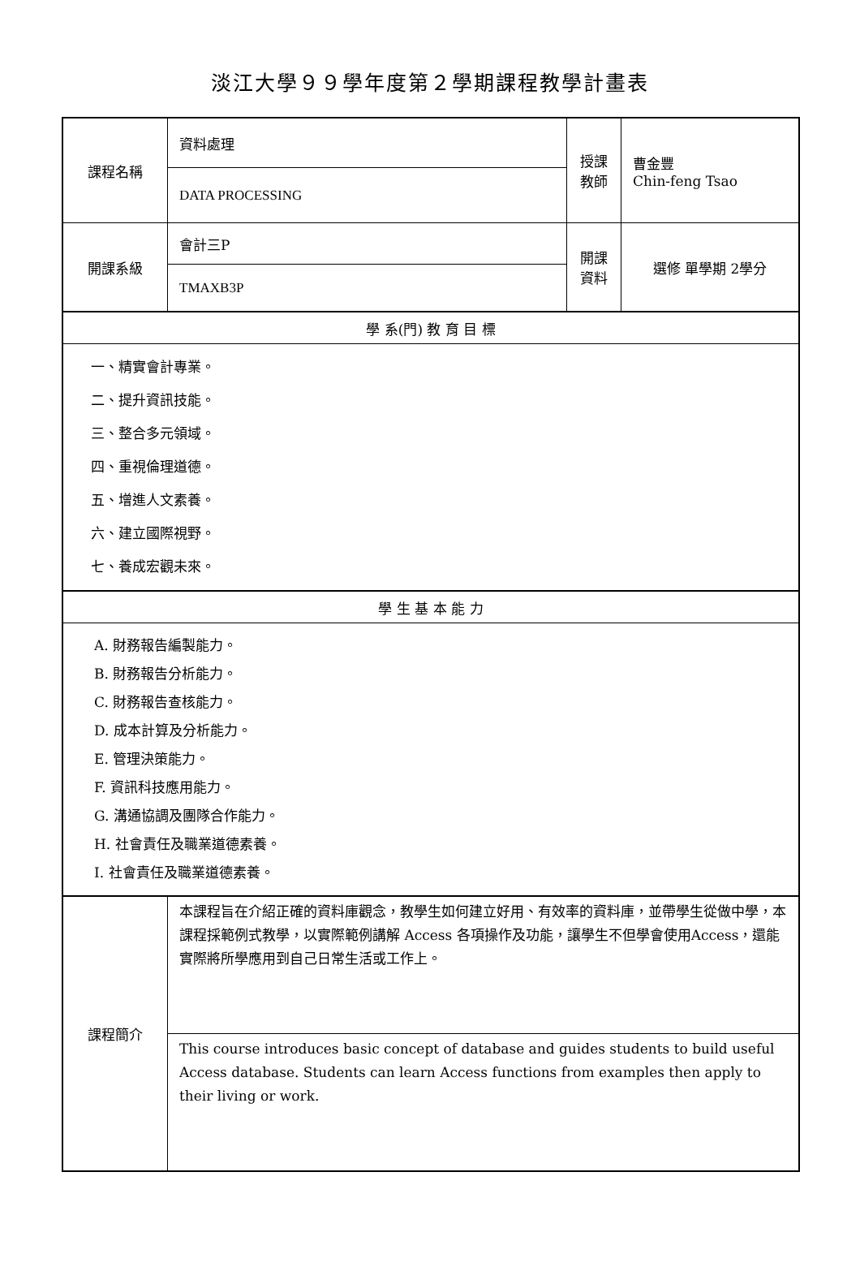淡江大學９９學年度第２學期課程教學計畫表
| 課程名稱 | 資料處理 | 授課 教師 | 曹金豐 Chin-feng Tsao |
| | DATA PROCESSING | | |
| 開課系級 | 會計三P | 開課 資料 | 選修 單學期 2學分 |
| | TMAXB3P | | |
| 學 系(門) 教 育 目 標 | | | |
| 一、精實會計專業。 二、提升資訊技能。 三、整合多元領域。 四、重視倫理道德。 五、增進人文素養。 六、建立國際視野。 七、養成宏觀未來。 | | | |
| 學 生 基 本 能 力 | | | |
| A. 財務報告編製能力。 B. 財務報告分析能力。 C. 財務報告查核能力。 D. 成本計算及分析能力。 E. 管理決策能力。 F. 資訊科技應用能力。 G. 溝通協調及團隊合作能力。 H. 社會責任及職業道德素養。 I. 社會責任及職業道德素養。 | | | |
| 課程簡介 | 本課程旨在介紹正確的資料庫觀念，教學生如何建立好用、有效率的資料庫，並帶學生從做中學，本課程採範例式教學，以實際範例講解 Access 各項操作及功能，讓學生不但學會使用Access，還能實際將所學應用到自己日常生活或工作上。 | | |
| | This course introduces basic concept of database and guides students to build useful Access database. Students can learn Access functions from examples then apply to their living or work. | | |